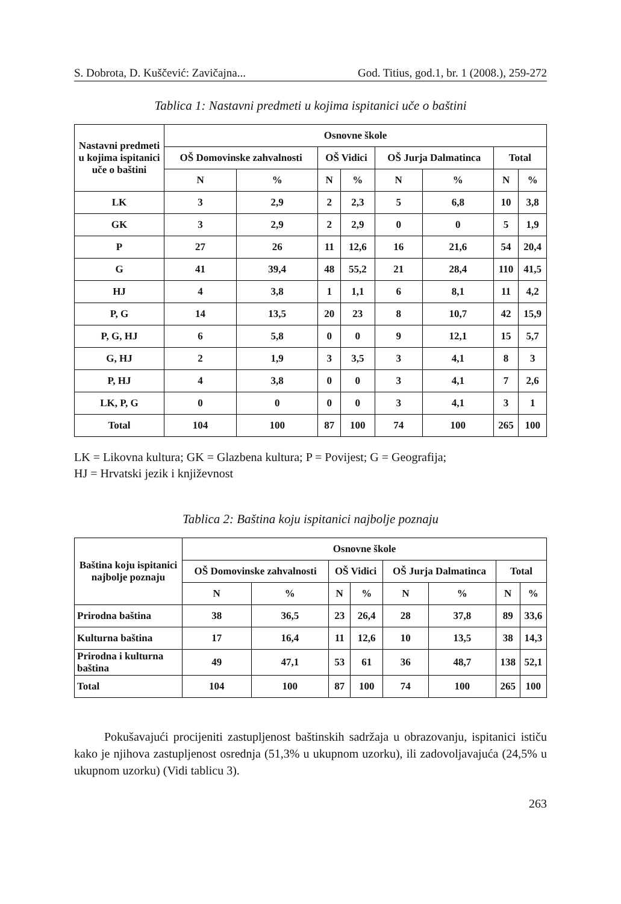S. Dobrota, D. Kuščević: Zavičajna... God. Titius, god.1, br. 1 (2008.), 259-272
Tablica 1: Nastavni predmeti u kojima ispitanici uče o baštini
| Nastavni predmeti u kojima ispitanici uče o baštini | Osnovne škole | | | | | | | |
| --- | --- | --- | --- | --- | --- | --- | --- | --- |
| | OŠ Domovinske zahvalnosti | | OŠ Vidici | | OŠ Jurja Dalmatinca | | Total | |
| | N | % | N | % | N | % | N | % |
| LK | 3 | 2,9 | 2 | 2,3 | 5 | 6,8 | 10 | 3,8 |
| GK | 3 | 2,9 | 2 | 2,9 | 0 | 0 | 5 | 1,9 |
| P | 27 | 26 | 11 | 12,6 | 16 | 21,6 | 54 | 20,4 |
| G | 41 | 39,4 | 48 | 55,2 | 21 | 28,4 | 110 | 41,5 |
| HJ | 4 | 3,8 | 1 | 1,1 | 6 | 8,1 | 11 | 4,2 |
| P, G | 14 | 13,5 | 20 | 23 | 8 | 10,7 | 42 | 15,9 |
| P, G, HJ | 6 | 5,8 | 0 | 0 | 9 | 12,1 | 15 | 5,7 |
| G, HJ | 2 | 1,9 | 3 | 3,5 | 3 | 4,1 | 8 | 3 |
| P, HJ | 4 | 3,8 | 0 | 0 | 3 | 4,1 | 7 | 2,6 |
| LK, P, G | 0 | 0 | 0 | 0 | 3 | 4,1 | 3 | 1 |
| Total | 104 | 100 | 87 | 100 | 74 | 100 | 265 | 100 |
LK = Likovna kultura; GK = Glazbena kultura; P = Povijest; G = Geografija;
HJ = Hrvatski jezik i književnost
Tablica 2: Baština koju ispitanici najbolje poznaju
| Baština koju ispitanici najbolje poznaju | Osnovne škole | | | | | | | |
| --- | --- | --- | --- | --- | --- | --- | --- | --- |
| | OŠ Domovinske zahvalnosti | | OŠ Vidici | | OŠ Jurja Dalmatinca | | Total | |
| | N | % | N | % | N | % | N | % |
| Prirodna baština | 38 | 36,5 | 23 | 26,4 | 28 | 37,8 | 89 | 33,6 |
| Kulturna baština | 17 | 16,4 | 11 | 12,6 | 10 | 13,5 | 38 | 14,3 |
| Prirodna i kulturna baština | 49 | 47,1 | 53 | 61 | 36 | 48,7 | 138 | 52,1 |
| Total | 104 | 100 | 87 | 100 | 74 | 100 | 265 | 100 |
Pokušavajući procijeniti zastupljenost baštinskih sadržaja u obrazovanju, ispitanici ističu kako je njihova zastupljenost osrednja (51,3% u ukupnom uzorku), ili zadovoljavajuća (24,5% u ukupnom uzorku) (Vidi tablicu 3).
263